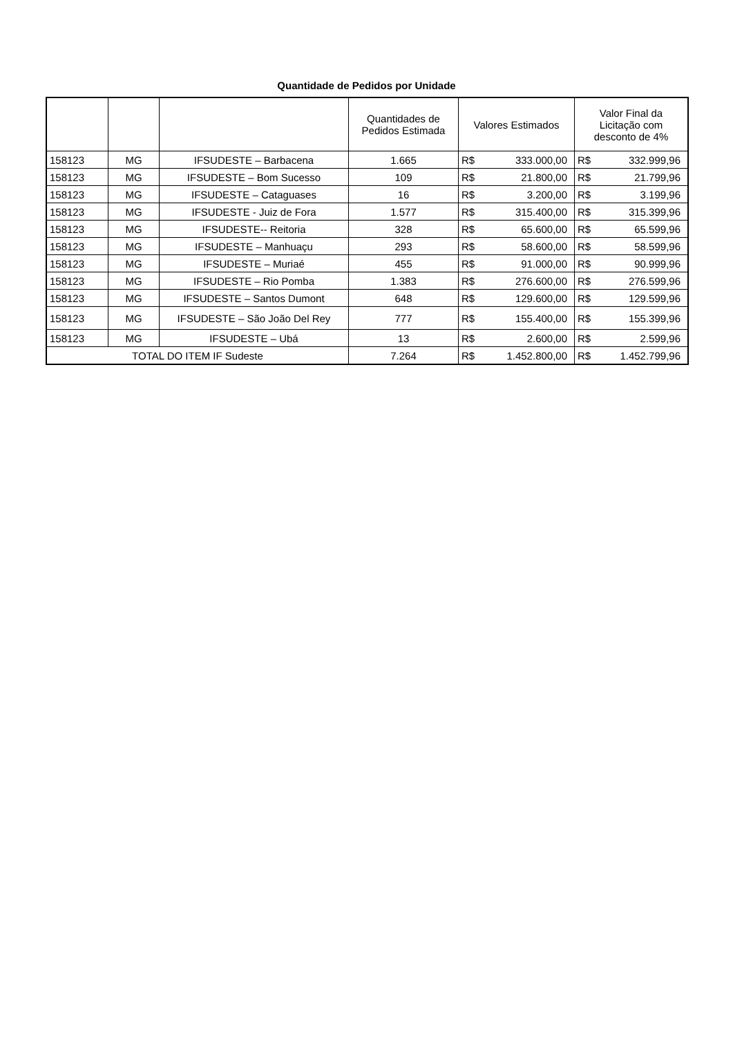Quantidade de Pedidos por Unidade
| | | | Quantidades de Pedidos Estimada | Valores Estimados | | Valor Final da Licitação com desconto de 4% | |
| --- | --- | --- | --- | --- | --- | --- | --- |
| 158123 | MG | IFSUDESTE – Barbacena | 1.665 | R$ | 333.000,00 | R$ | 332.999,96 |
| 158123 | MG | IFSUDESTE – Bom Sucesso | 109 | R$ | 21.800,00 | R$ | 21.799,96 |
| 158123 | MG | IFSUDESTE – Cataguases | 16 | R$ | 3.200,00 | R$ | 3.199,96 |
| 158123 | MG | IFSUDESTE - Juiz de Fora | 1.577 | R$ | 315.400,00 | R$ | 315.399,96 |
| 158123 | MG | IFSUDESTE-- Reitoria | 328 | R$ | 65.600,00 | R$ | 65.599,96 |
| 158123 | MG | IFSUDESTE – Manhuaçu | 293 | R$ | 58.600,00 | R$ | 58.599,96 |
| 158123 | MG | IFSUDESTE – Muriaé | 455 | R$ | 91.000,00 | R$ | 90.999,96 |
| 158123 | MG | IFSUDESTE – Rio Pomba | 1.383 | R$ | 276.600,00 | R$ | 276.599,96 |
| 158123 | MG | IFSUDESTE – Santos Dumont | 648 | R$ | 129.600,00 | R$ | 129.599,96 |
| 158123 | MG | IFSUDESTE – São João Del Rey | 777 | R$ | 155.400,00 | R$ | 155.399,96 |
| 158123 | MG | IFSUDESTE – Ubá | 13 | R$ | 2.600,00 | R$ | 2.599,96 |
| TOTAL DO ITEM IF Sudeste | | | 7.264 | R$ | 1.452.800,00 | R$ | 1.452.799,96 |